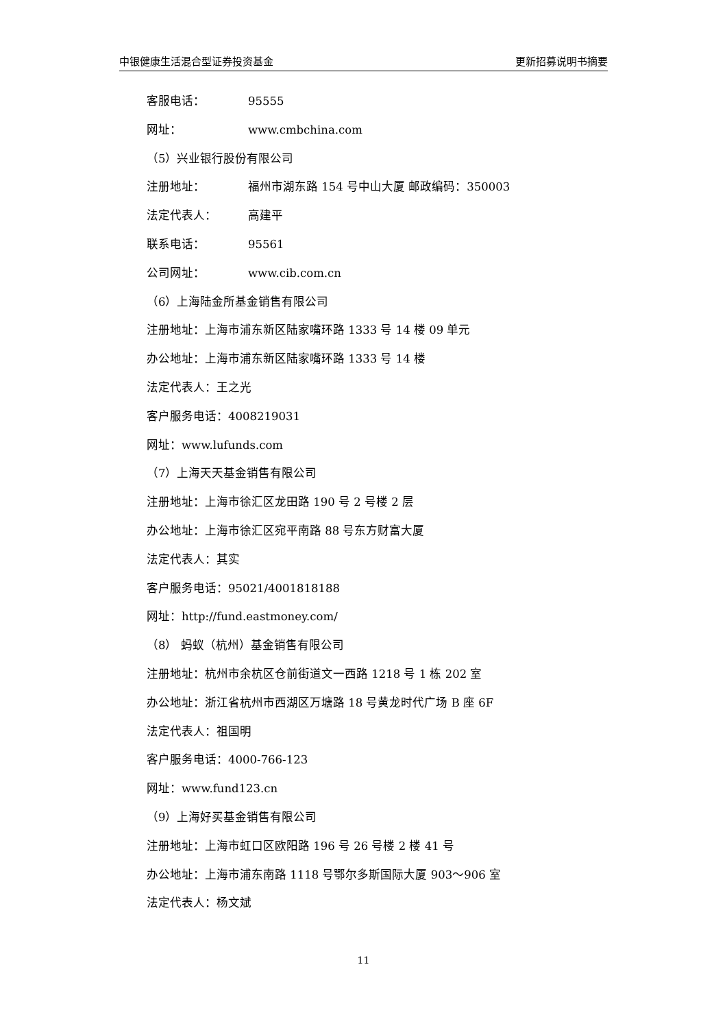中银健康生活混合型证券投资基金 更新招募说明书摘要
客服电话： 95555
网址： www.cmbchina.com
（5）兴业银行股份有限公司
注册地址： 福州市湖东路 154 号中山大厦 邮政编码：350003
法定代表人： 高建平
联系电话： 95561
公司网址： www.cib.com.cn
（6）上海陆金所基金销售有限公司
注册地址：上海市浦东新区陆家嘴环路 1333 号 14 楼 09 单元
办公地址：上海市浦东新区陆家嘴环路 1333 号 14 楼
法定代表人：王之光
客户服务电话：4008219031
网址：www.lufunds.com
（7）上海天天基金销售有限公司
注册地址：上海市徐汇区龙田路 190 号 2 号楼 2 层
办公地址：上海市徐汇区宛平南路 88 号东方财富大厦
法定代表人：其实
客户服务电话：95021/4001818188
网址：http://fund.eastmoney.com/
（8） 蚂蚁（杭州）基金销售有限公司
注册地址：杭州市余杭区仓前街道文一西路 1218 号 1 栋 202 室
办公地址：浙江省杭州市西湖区万塘路 18 号黄龙时代广场 B 座 6F
法定代表人：祖国明
客户服务电话：4000-766-123
网址：www.fund123.cn
（9）上海好买基金销售有限公司
注册地址：上海市虹口区欧阳路 196 号 26 号楼 2 楼 41 号
办公地址：上海市浦东南路 1118 号鄂尔多斯国际大厦 903～906 室
法定代表人：杨文斌
11